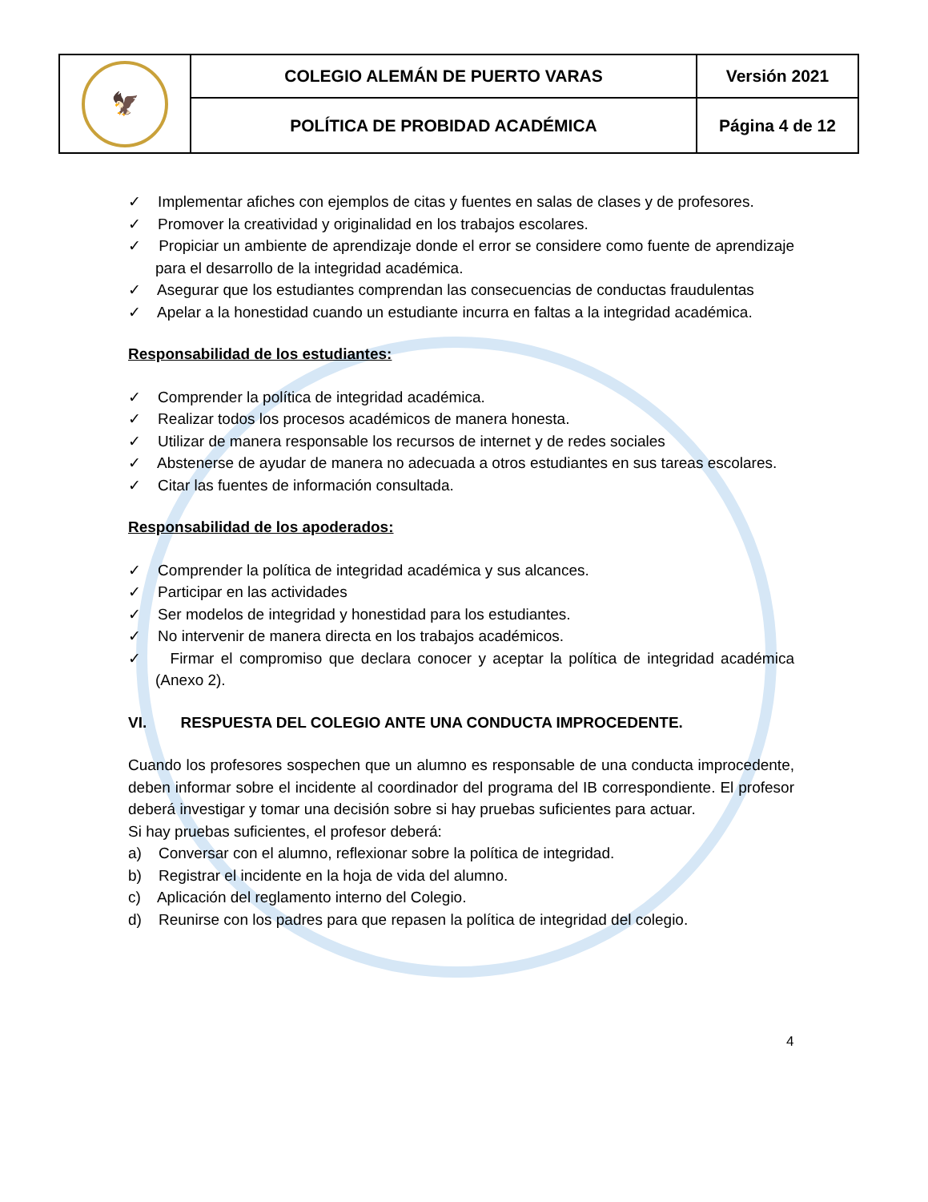| 🦅 | COLEGIO ALEMÁN DE PUERTO VARAS | Versión 2021 |
| | POLÍTICA DE PROBIDAD ACADÉMICA | Página 4 de 12 |
✓ Implementar afiches con ejemplos de citas y fuentes en salas de clases y de profesores.
✓ Promover la creatividad y originalidad en los trabajos escolares.
✓ Propiciar un ambiente de aprendizaje donde el error se considere como fuente de aprendizaje para el desarrollo de la integridad académica.
✓ Asegurar que los estudiantes comprendan las consecuencias de conductas fraudulentas
✓ Apelar a la honestidad cuando un estudiante incurra en faltas a la integridad académica.
Responsabilidad de los estudiantes:
✓ Comprender la política de integridad académica.
✓ Realizar todos los procesos académicos de manera honesta.
✓ Utilizar de manera responsable los recursos de internet y de redes sociales
✓ Abstenerse de ayudar de manera no adecuada a otros estudiantes en sus tareas escolares.
✓ Citar las fuentes de información consultada.
Responsabilidad de los apoderados:
✓ Comprender la política de integridad académica y sus alcances.
✓ Participar en las actividades
✓ Ser modelos de integridad y honestidad para los estudiantes.
✓ No intervenir de manera directa en los trabajos académicos.
✓ Firmar el compromiso que declara conocer y aceptar la política de integridad académica (Anexo 2).
VI. RESPUESTA DEL COLEGIO ANTE UNA CONDUCTA IMPROCEDENTE.
Cuando los profesores sospechen que un alumno es responsable de una conducta improcedente, deben informar sobre el incidente al coordinador del programa del IB correspondiente. El profesor deberá investigar y tomar una decisión sobre si hay pruebas suficientes para actuar.
Si hay pruebas suficientes, el profesor deberá:
a) Conversar con el alumno, reflexionar sobre la política de integridad.
b) Registrar el incidente en la hoja de vida del alumno.
c) Aplicación del reglamento interno del Colegio.
d) Reunirse con los padres para que repasen la política de integridad del colegio.
4